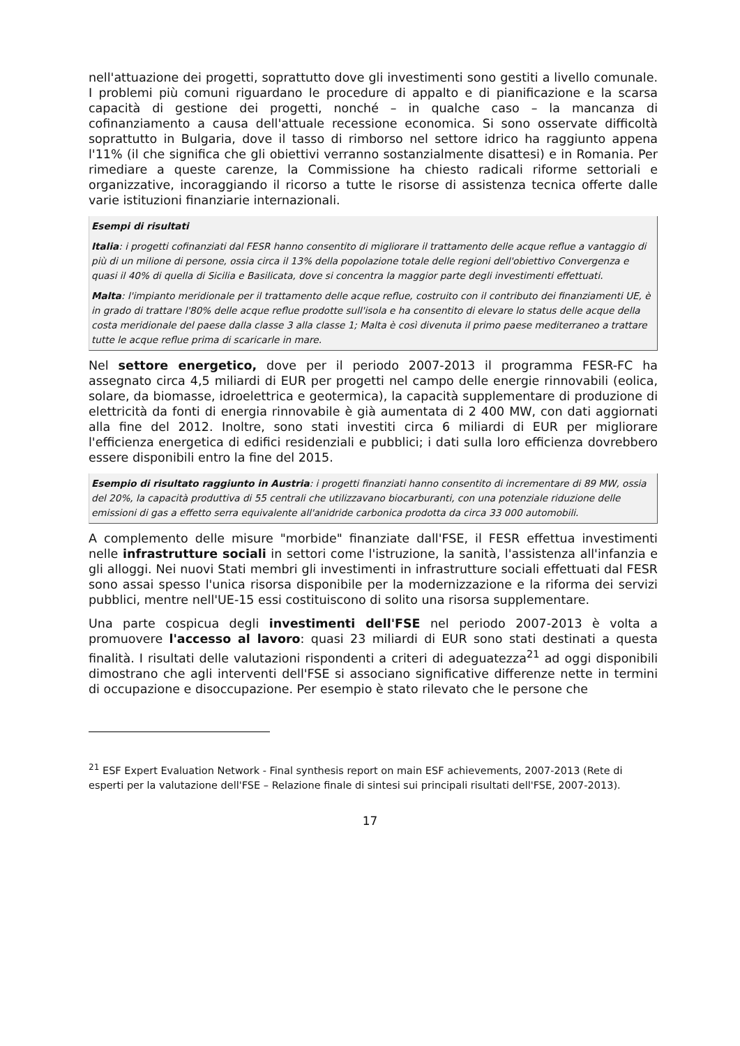nell'attuazione dei progetti, soprattutto dove gli investimenti sono gestiti a livello comunale. I problemi più comuni riguardano le procedure di appalto e di pianificazione e la scarsa capacità di gestione dei progetti, nonché – in qualche caso – la mancanza di cofinanziamento a causa dell'attuale recessione economica. Si sono osservate difficoltà soprattutto in Bulgaria, dove il tasso di rimborso nel settore idrico ha raggiunto appena l'11% (il che significa che gli obiettivi verranno sostanzialmente disattesi) e in Romania. Per rimediare a queste carenze, la Commissione ha chiesto radicali riforme settoriali e organizzative, incoraggiando il ricorso a tutte le risorse di assistenza tecnica offerte dalle varie istituzioni finanziarie internazionali.
Esempi di risultati
Italia: i progetti cofinanziati dal FESR hanno consentito di migliorare il trattamento delle acque reflue a vantaggio di più di un milione di persone, ossia circa il 13% della popolazione totale delle regioni dell'obiettivo Convergenza e quasi il 40% di quella di Sicilia e Basilicata, dove si concentra la maggior parte degli investimenti effettuati.
Malta: l'impianto meridionale per il trattamento delle acque reflue, costruito con il contributo dei finanziamenti UE, è in grado di trattare l'80% delle acque reflue prodotte sull'isola e ha consentito di elevare lo status delle acque della costa meridionale del paese dalla classe 3 alla classe 1; Malta è così divenuta il primo paese mediterraneo a trattare tutte le acque reflue prima di scaricarle in mare.
Nel settore energetico, dove per il periodo 2007-2013 il programma FESR-FC ha assegnato circa 4,5 miliardi di EUR per progetti nel campo delle energie rinnovabili (eolica, solare, da biomasse, idroelettrica e geotermica), la capacità supplementare di produzione di elettricità da fonti di energia rinnovabile è già aumentata di 2 400 MW, con dati aggiornati alla fine del 2012. Inoltre, sono stati investiti circa 6 miliardi di EUR per migliorare l'efficienza energetica di edifici residenziali e pubblici; i dati sulla loro efficienza dovrebbero essere disponibili entro la fine del 2015.
Esempio di risultato raggiunto in Austria: i progetti finanziati hanno consentito di incrementare di 89 MW, ossia del 20%, la capacità produttiva di 55 centrali che utilizzavano biocarburanti, con una potenziale riduzione delle emissioni di gas a effetto serra equivalente all'anidride carbonica prodotta da circa 33 000 automobili.
A complemento delle misure "morbide" finanziate dall'FSE, il FESR effettua investimenti nelle infrastrutture sociali in settori come l'istruzione, la sanità, l'assistenza all'infanzia e gli alloggi. Nei nuovi Stati membri gli investimenti in infrastrutture sociali effettuati dal FESR sono assai spesso l'unica risorsa disponibile per la modernizzazione e la riforma dei servizi pubblici, mentre nell'UE-15 essi costituiscono di solito una risorsa supplementare.
Una parte cospicua degli investimenti dell'FSE nel periodo 2007-2013 è volta a promuovere l'accesso al lavoro: quasi 23 miliardi di EUR sono stati destinati a questa finalità. I risultati delle valutazioni rispondenti a criteri di adeguatezza<sup>21</sup> ad oggi disponibili dimostrano che agli interventi dell'FSE si associano significative differenze nette in termini di occupazione e disoccupazione. Per esempio è stato rilevato che le persone che
<sup>21</sup> ESF Expert Evaluation Network - Final synthesis report on main ESF achievements, 2007-2013 (Rete di esperti per la valutazione dell'FSE – Relazione finale di sintesi sui principali risultati dell'FSE, 2007-2013).
17